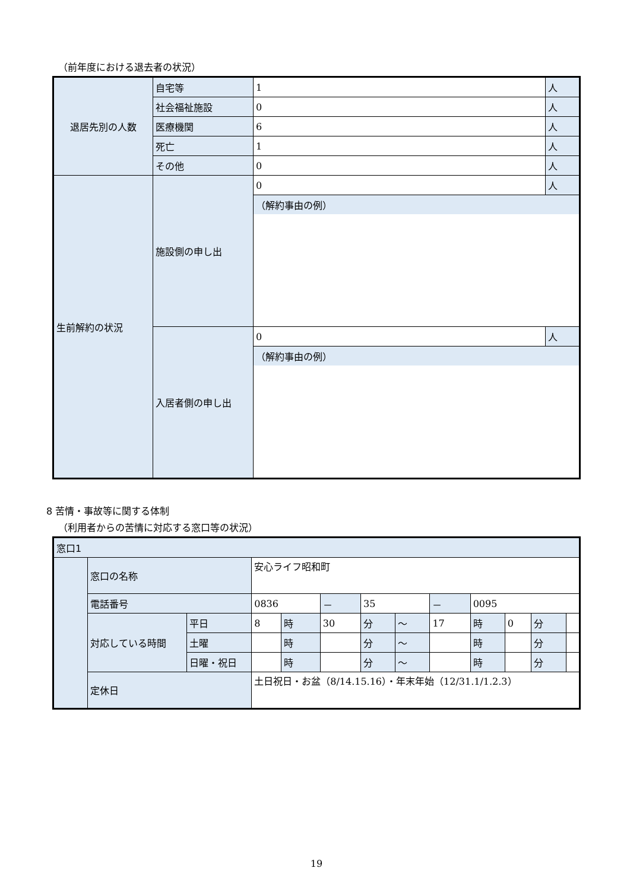（前年度における退去者の状況）
| 退居先別の人数 | 自宅等 | 1 | 人 |
| | 社会福祉施設 | 0 | 人 |
| | 医療機関 | 6 | 人 |
| | 死亡 | 1 | 人 |
| | その他 | 0 | 人 |
| 生前解約の状況 | 施設側の申し出 | 0 | 人 |
| | | （解約事由の例） | |
| | 入居者側の申し出 | 0 | 人 |
| | | （解約事由の例） | |
8 苦情・事故等に関する体制
（利用者からの苦情に対応する窓口等の状況）
| 窓口1 | | | | | | | | | | | | |
| | 窓口の名称 | | 安心ライフ昭和町 | | | | | | | | | |
| | 電話番号 | | 0836 | | － | 35 | | － | 0095 | | | |
| | 対応している時間 | 平日 | 8 | 時 | 30 | 分 | ～ | 17 | 時 | 0 | 分 | |
| | | 土曜 | | 時 | | 分 | ～ | | 時 | | 分 | |
| | | 日曜・祝日 | | 時 | | 分 | ～ | | 時 | | 分 | |
| | 定休日 | | 土日祝日・お盆（8/14.15.16）・年末年始（12/31.1/1.2.3） | | | | | | | | | |
19